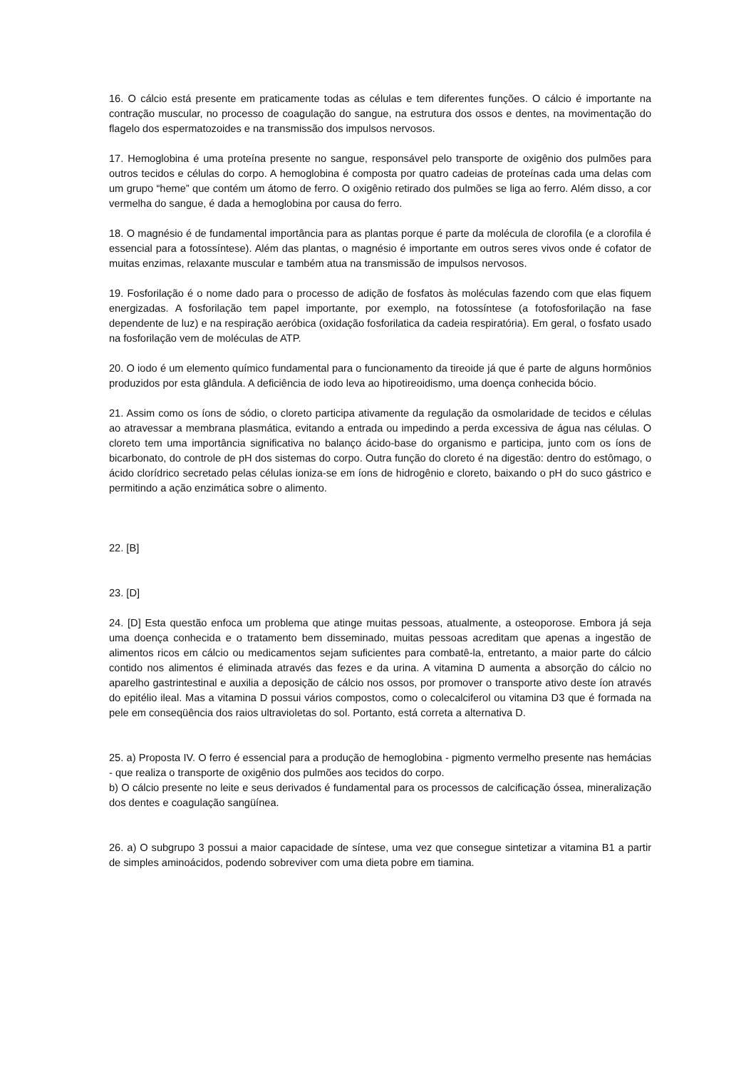16. O cálcio está presente em praticamente todas as células e tem diferentes funções. O cálcio é importante na contração muscular, no processo de coagulação do sangue, na estrutura dos ossos e dentes, na movimentação do flagelo dos espermatozoides e na transmissão dos impulsos nervosos.
17. Hemoglobina é uma proteína presente no sangue, responsável pelo transporte de oxigênio dos pulmões para outros tecidos e células do corpo. A hemoglobina é composta por quatro cadeias de proteínas cada uma delas com um grupo “heme” que contém um átomo de ferro. O oxigênio retirado dos pulmões se liga ao ferro. Além disso, a cor vermelha do sangue, é dada a hemoglobina por causa do ferro.
18. O magnésio é de fundamental importância para as plantas porque é parte da molécula de clorofila (e a clorofila é essencial para a fotossíntese). Além das plantas, o magnésio é importante em outros seres vivos onde é cofator de muitas enzimas, relaxante muscular e também atua na transmissão de impulsos nervosos.
19. Fosforilação é o nome dado para o processo de adição de fosfatos às moléculas fazendo com que elas fiquem energizadas. A fosforilação tem papel importante, por exemplo, na fotossíntese (a fotofosforilação na fase dependente de luz) e na respiração aeróbica (oxidação fosforilatica da cadeia respiratória). Em geral, o fosfato usado na fosforilação vem de moléculas de ATP.
20. O iodo é um elemento químico fundamental para o funcionamento da tireoide já que é parte de alguns hormônios produzidos por esta glândula. A deficiência de iodo leva ao hipotireoidismo, uma doença conhecida bócio.
21. Assim como os íons de sódio, o cloreto participa ativamente da regulação da osmolaridade de tecidos e células ao atravessar a membrana plasmática, evitando a entrada ou impedindo a perda excessiva de água nas células. O cloreto tem uma importância significativa no balanço ácido-base do organismo e participa, junto com os íons de bicarbonato, do controle de pH dos sistemas do corpo. Outra função do cloreto é na digestão: dentro do estômago, o ácido clorídrico secretado pelas células ioniza-se em íons de hidrogênio e cloreto, baixando o pH do suco gástrico e permitindo a ação enzimática sobre o alimento.
22. [B]
23. [D]
24. [D] Esta questão enfoca um problema que atinge muitas pessoas, atualmente, a osteoporose. Embora já seja uma doença conhecida e o tratamento bem disseminado, muitas pessoas acreditam que apenas a ingestão de alimentos ricos em cálcio ou medicamentos sejam suficientes para combatê-la, entretanto, a maior parte do cálcio contido nos alimentos é eliminada através das fezes e da urina. A vitamina D aumenta a absorção do cálcio no aparelho gastrintestinal e auxilia a deposição de cálcio nos ossos, por promover o transporte ativo deste íon através do epitélio ileal. Mas a vitamina D possui vários compostos, como o colecalciferol ou vitamina D3 que é formada na pele em conseqüência dos raios ultravioletas do sol. Portanto, está correta a alternativa D.
25. a) Proposta IV. O ferro é essencial para a produção de hemoglobina - pigmento vermelho presente nas hemácias - que realiza o transporte de oxigênio dos pulmões aos tecidos do corpo.
b) O cálcio presente no leite e seus derivados é fundamental para os processos de calcificação óssea, mineralização dos dentes e coagulação sangüínea.
26. a) O subgrupo 3 possui a maior capacidade de síntese, uma vez que consegue sintetizar a vitamina B1 a partir de simples aminoácidos, podendo sobreviver com uma dieta pobre em tiamina.